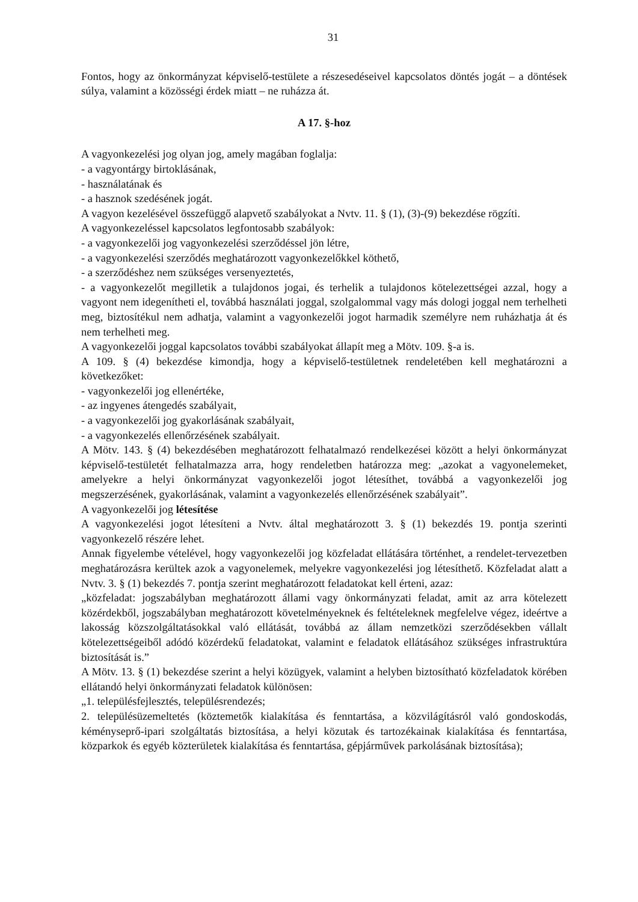31
Fontos, hogy az önkormányzat képviselő-testülete a részesedéseivel kapcsolatos döntés jogát – a döntések súlya, valamint a közösségi érdek miatt – ne ruházza át.
A 17. §-hoz
A vagyonkezelési jog olyan jog, amely magában foglalja:
- a vagyontárgy birtoklásának,
- használatának és
- a hasznok szedésének jogát.
A vagyon kezelésével összefüggő alapvető szabályokat a Nvtv. 11. § (1), (3)-(9) bekezdése rögzíti.
A vagyonkezeléssel kapcsolatos legfontosabb szabályok:
- a vagyonkezelői jog vagyonkezelési szerződéssel jön létre,
- a vagyonkezelési szerződés meghatározott vagyonkezelőkkel köthető,
- a szerződéshez nem szükséges versenyeztetés,
- a vagyonkezelőt megilletik a tulajdonos jogai, és terhelik a tulajdonos kötelezettségei azzal, hogy a vagyont nem idegenítheti el, továbbá használati joggal, szolgalommal vagy más dologi joggal nem terhelheti meg, biztosítékul nem adhatja, valamint a vagyonkezelői jogot harmadik személyre nem ruházhatja át és nem terhelheti meg.
A vagyonkezelői joggal kapcsolatos további szabályokat állapít meg a Mötv. 109. §-a is.
A 109. § (4) bekezdése kimondja, hogy a képviselő-testületnek rendeletében kell meghatározni a következőket:
- vagyonkezelői jog ellenértéke,
- az ingyenes átengedés szabályait,
- a vagyonkezelői jog gyakorlásának szabályait,
- a vagyonkezelés ellenőrzésének szabályait.
A Mötv. 143. § (4) bekezdésében meghatározott felhatalmazó rendelkezései között a helyi önkormányzat képviselő-testületét felhatalmazza arra, hogy rendeletben határozza meg: „azokat a vagyonelemeket, amelyekre a helyi önkormányzat vagyonkezelői jogot létesíthet, továbbá a vagyonkezelői jog megszerzésének, gyakorlásának, valamint a vagyonkezelés ellenőrzésének szabályait”.
A vagyonkezelői jog létesítése
A vagyonkezelési jogot létesíteni a Nvtv. által meghatározott 3. § (1) bekezdés 19. pontja szerinti vagyonkezelő részére lehet.
Annak figyelembe vételével, hogy vagyonkezelői jog közfeladat ellátására történhet, a rendelet-tervezetben meghatározásra kerültek azok a vagyonelemek, melyekre vagyonkezelési jog létesíthető. Közfeladat alatt a Nvtv. 3. § (1) bekezdés 7. pontja szerint meghatározott feladatokat kell érteni, azaz:
„közfeladat: jogszabályban meghatározott állami vagy önkormányzati feladat, amit az arra kötelezett közérdekből, jogszabályban meghatározott követelményeknek és feltételeknek megfelelve végez, ideértve a lakosság közszolgáltatásokkal való ellátását, továbbá az állam nemzetközi szerződésekben vállalt kötelezettségeiből adódó közérdekű feladatokat, valamint e feladatok ellátásához szükséges infrastruktúra biztosítását is.”
A Mötv. 13. § (1) bekezdése szerint a helyi közügyek, valamint a helyben biztosítható közfeladatok körében ellátandó helyi önkormányzati feladatok különösen:
„1. településfejlesztés, településrendezés;
2. településüzemeltetés (köztemetők kialakítása és fenntartása, a közvilágításról való gondoskodás, kéményseprő-ipari szolgáltatás biztosítása, a helyi közutak és tartozékainak kialakítása és fenntartása, közparkok és egyéb közterületek kialakítása és fenntartása, gépjárművek parkolásának biztosítása);